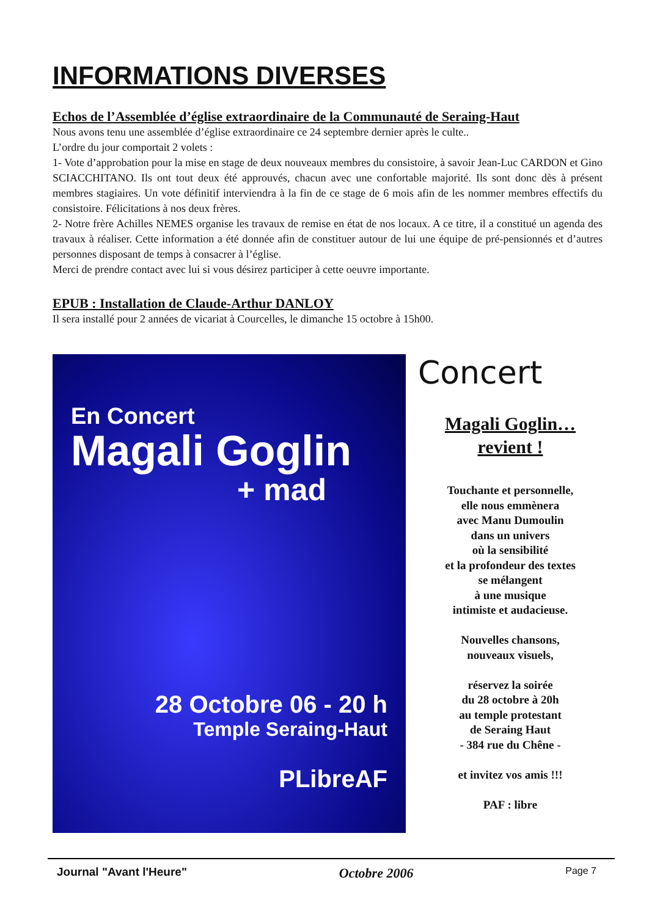INFORMATIONS DIVERSES
Echos de l’Assemblée d’église extraordinaire de la Communauté de Seraing-Haut
Nous avons tenu une assemblée d’église extraordinaire ce 24 septembre dernier après le culte..
L’ordre du jour comportait 2 volets :
1- Vote d’approbation pour la mise en stage de deux nouveaux membres du consistoire, à savoir Jean-Luc CARDON et Gino SCIACCHITANO. Ils ont tout deux été approuvés, chacun avec une confortable majorité. Ils sont donc dès à présent membres stagiaires. Un vote définitif interviendra à la fin de ce stage de 6 mois afin de les nommer membres effectifs du consistoire. Félicitations à nos deux frères.
2- Notre frère Achilles NEMES organise les travaux de remise en état de nos locaux. A ce titre, il a constitué un agenda des travaux à réaliser. Cette information a été donnée afin de constituer autour de lui une équipe de pré-pensionnés et d’autres personnes disposant de temps à consacrer à l’église.
Merci de prendre contact avec lui si vous désirez participer à cette oeuvre importante.
EPUB : Installation de Claude-Arthur DANLOY
Il sera installé pour 2 années de vicariat à Courcelles, le dimanche 15 octobre à 15h00.
En Concert
Magali Goglin
+ mad
28 Octobre 06 - 20 h
Temple Seraing-Haut
PLibreAF
Concert
Magali Goglin…
revient !
Touchante et personnelle,
elle nous emmènera
avec Manu Dumoulin
dans un univers
où la sensibilité
et la profondeur des textes
se mélangent
à une musique
intimiste et audacieuse.
Nouvelles chansons,
nouveaux visuels,
réservez la soirée
du 28 octobre à 20h
au temple protestant
de Seraing Haut
- 384 rue du Chêne -
et invitez vos amis !!!
PAF : libre
Journal "Avant l'Heure" Octobre 2006 Page 7